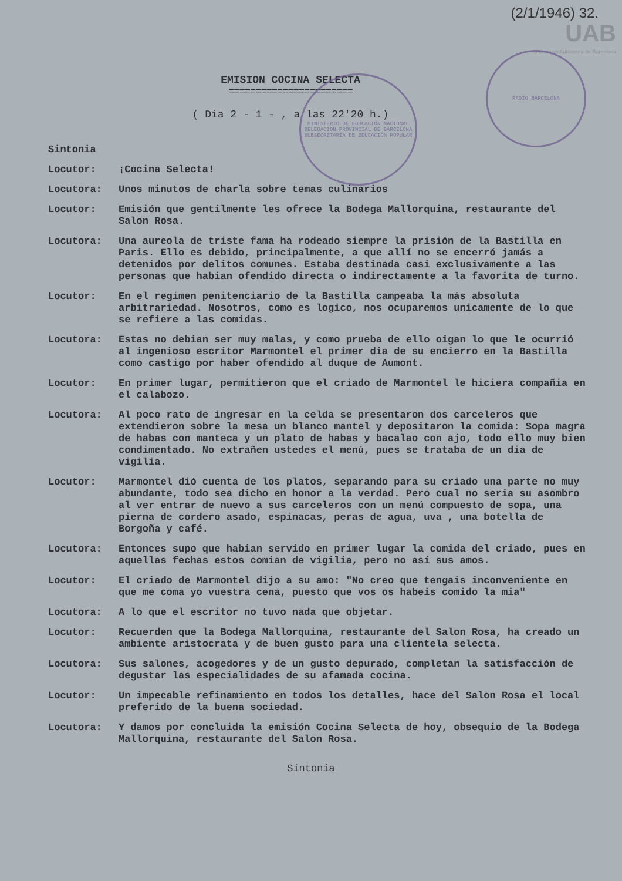(2/1/1946) 32.
UAB
Universitat Autònoma de Barcelona
MINISTERIO DE EDUCACIÓN NACIONAL
DELEGACIÓN PROVINCIAL DE BARCELONA
SUBSECRETARÍA DE EDUCACIÓN POPULAR
RADIO BARCELONA
EMISION COCINA SELECTA
=======================
( Dia 2 - 1 - , a las 22'20 h.)
Sintonia
Locutor: ¡Cocina Selecta!
Locutora: Unos minutos de charla sobre temas culinarios
Locutor: Emisión que gentilmente les ofrece la Bodega Mallorquina, restaurante del Salon Rosa.
Locutora: Una aureola de triste fama ha rodeado siempre la prisión de la Bastilla en Paris. Ello es debido, principalmente, a que allí no se encerró jamás a detenidos por delitos comunes. Estaba destinada casi exclusivamente a las personas que habian ofendido directa o indirectamente a la favorita de turno.
Locutor: En el regimen penitenciario de la Bastilla campeaba la más absoluta arbitrariedad. Nosotros, como es logico, nos ocuparemos unicamente de lo que se refiere a las comidas.
Locutora: Estas no debian ser muy malas, y como prueba de ello oigan lo que le ocurrió al ingenioso escritor Marmontel el primer dia de su encierro en la Bastilla como castigo por haber ofendido al duque de Aumont.
Locutor: En primer lugar, permitieron que el criado de Marmontel le hiciera compañia en el calabozo.
Locutora: Al poco rato de ingresar en la celda se presentaron dos carceleros que extendieron sobre la mesa un blanco mantel y depositaron la comida: Sopa magra de habas con manteca y un plato de habas y bacalao con ajo, todo ello muy bien condimentado. No extrañen ustedes el menú, pues se trataba de un dia de vigilia.
Locutor: Marmontel dió cuenta de los platos, separando para su criado una parte no muy abundante, todo sea dicho en honor a la verdad. Pero cual no seria su asombro al ver entrar de nuevo a sus carceleros con un menú compuesto de sopa, una pierna de cordero asado, espinacas, peras de agua, uva , una botella de Borgoña y café.
Locutora: Entonces supo que habian servido en primer lugar la comida del criado, pues en aquellas fechas estos comian de vigilia, pero no así sus amos.
Locutor: El criado de Marmontel dijo a su amo: "No creo que tengais inconveniente en que me coma yo vuestra cena, puesto que vos os habeis comido la mia"
Locutora: A lo que el escritor no tuvo nada que objetar.
Locutor: Recuerden que la Bodega Mallorquina, restaurante del Salon Rosa, ha creado un ambiente aristocrata y de buen gusto para una clientela selecta.
Locutora: Sus salones, acogedores y de un gusto depurado, completan la satisfacción de degustar las especialidades de su afamada cocina.
Locutor: Un impecable refinamiento en todos los detalles, hace del Salon Rosa el local preferido de la buena sociedad.
Locutora: Y damos por concluida la emisión Cocina Selecta de hoy, obsequio de la Bodega Mallorquina, restaurante del Salon Rosa.
Sintonia